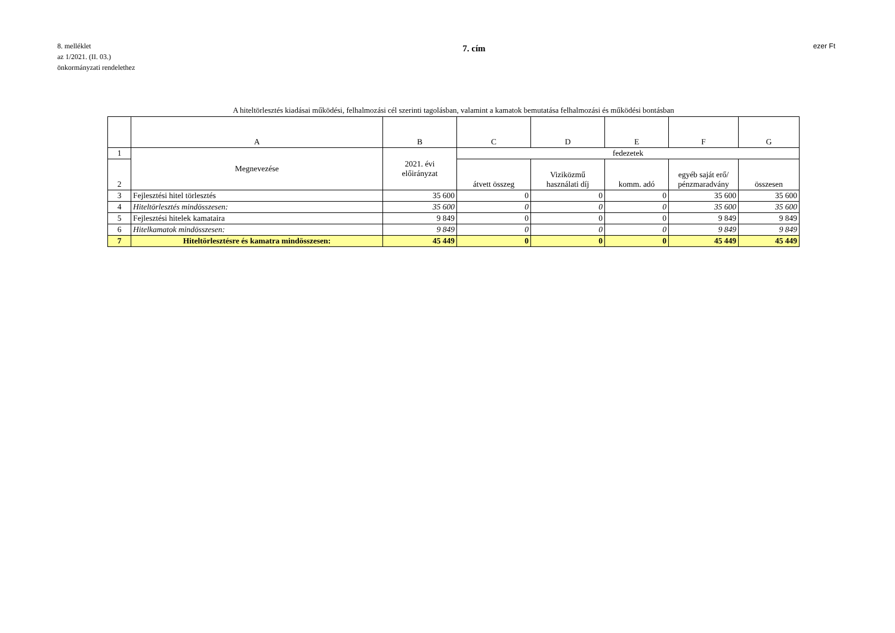8. melléklet
az 1/2021. (II. 03.)
önkormányzati rendelethez
7. cím
ezer Ft
A hiteltörlesztés kiadásai működési, felhalmozási cél szerinti tagolásban, valamint a kamatok bemutatása felhalmozási és működési bontásban
| | A | B | C | D | E | F | G |
| --- | --- | --- | --- | --- | --- | --- | --- |
| 1 | Megnevezése | 2021. évi előirányzat | fedezetek | | | | |
| 2 | | | átvett összeg | Viziközmű használati díj | komm. adó | egyéb saját erő/ pénzmaradvány | összesen |
| 3 | Fejlesztési hitel törlesztés | 35 600 | 0 | 0 | 0 | 35 600 | 35 600 |
| 4 | Hiteltörlesztés mindösszesen: | 35 600 | 0 | 0 | 0 | 35 600 | 35 600 |
| 5 | Fejlesztési hitelek kamataira | 9 849 | 0 | 0 | 0 | 9 849 | 9 849 |
| 6 | Hitelkamatok mindösszesen: | 9 849 | 0 | 0 | 0 | 9 849 | 9 849 |
| 7 | Hiteltörlesztésre és kamatra mindösszesen: | 45 449 | 0 | 0 | 0 | 45 449 | 45 449 |